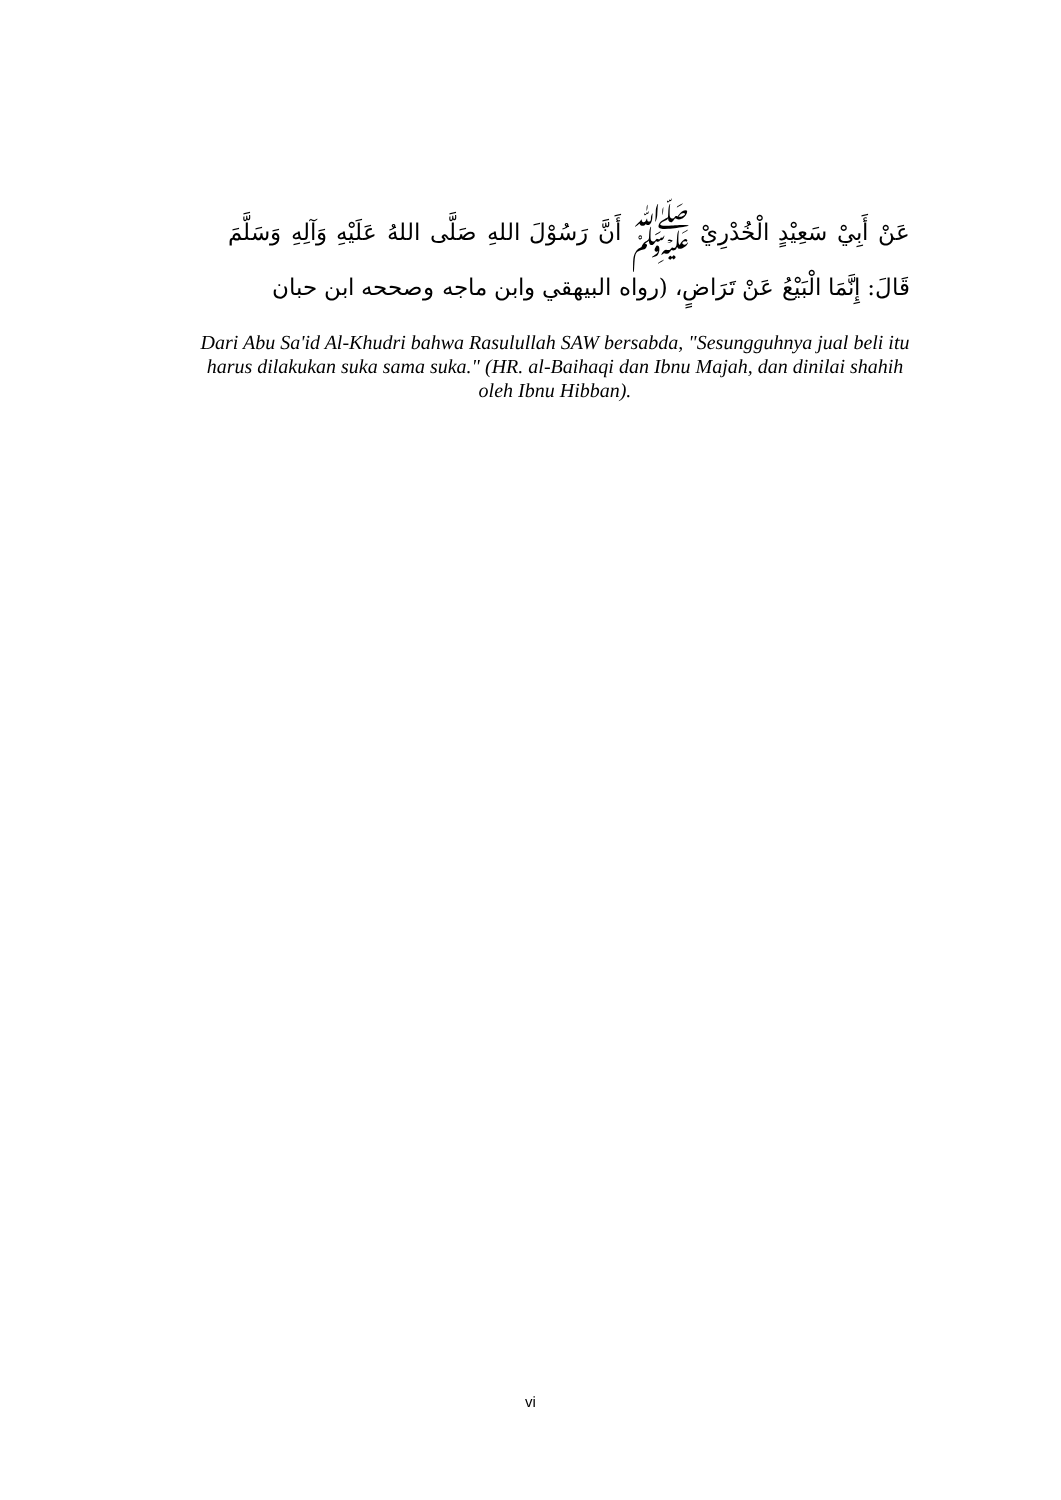عَنْ أَبِيْ سَعِيْدٍ الْخُدْرِيْ ﷺ أَنَّ رَسُوْلَ اللهِ صَلَّى اللهُ عَلَيْهِ وَآلِهِ وَسَلَّمَ قَالَ: إِنَّمَا الْبَيْعُ عَنْ تَرَاضٍ، (رواه البيهقي وابن ماجه وصححه ابن حبان
Dari Abu Sa'id Al-Khudri bahwa Rasulullah SAW bersabda, "Sesungguhnya jual beli itu harus dilakukan suka sama suka." (HR. al-Baihaqi dan Ibnu Majah, dan dinilai shahih oleh Ibnu Hibban).
vi